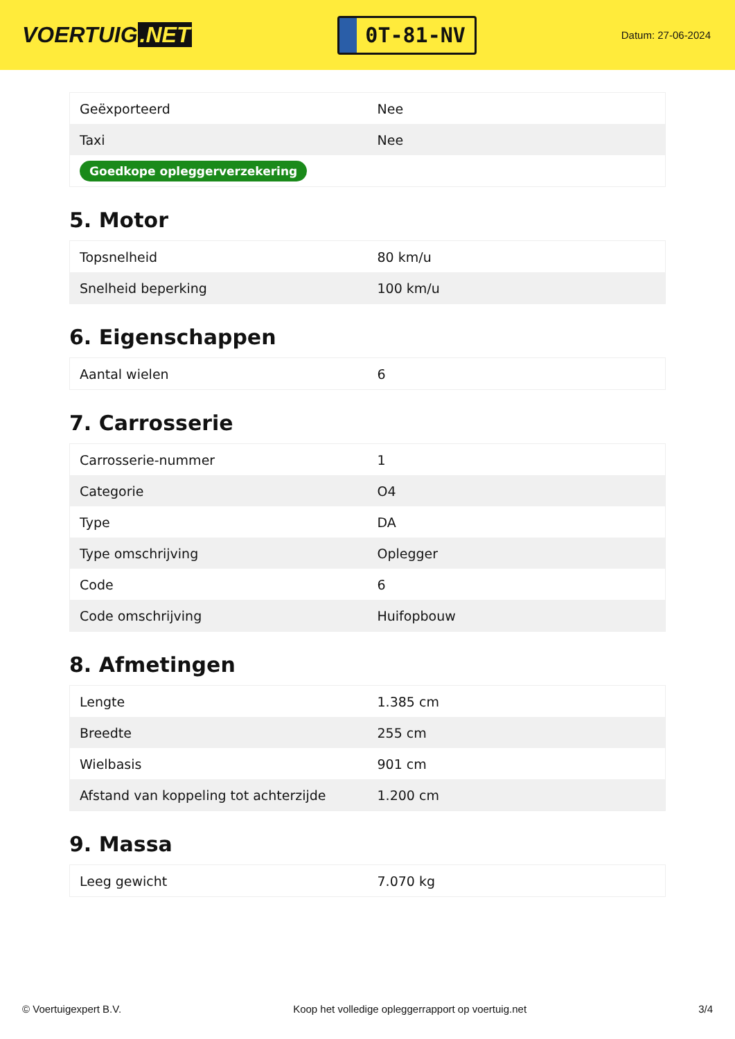VOERTUIG.NET
0T-81-NV
Datum: 27-06-2024
| Geëxporteerd | Nee |
| Taxi | Nee |
| Goedkope opleggerverzekering | |
5. Motor
| Topsnelheid | 80 km/u |
| Snelheid beperking | 100 km/u |
6. Eigenschappen
| Aantal wielen | 6 |
7. Carrosserie
| Carrosserie-nummer | 1 |
| Categorie | O4 |
| Type | DA |
| Type omschrijving | Oplegger |
| Code | 6 |
| Code omschrijving | Huifopbouw |
8. Afmetingen
| Lengte | 1.385 cm |
| Breedte | 255 cm |
| Wielbasis | 901 cm |
| Afstand van koppeling tot achterzijde | 1.200 cm |
9. Massa
| Leeg gewicht | 7.070 kg |
© Voertuigexpert B.V. Koop het volledige opleggerrapport op voertuig.net 3/4